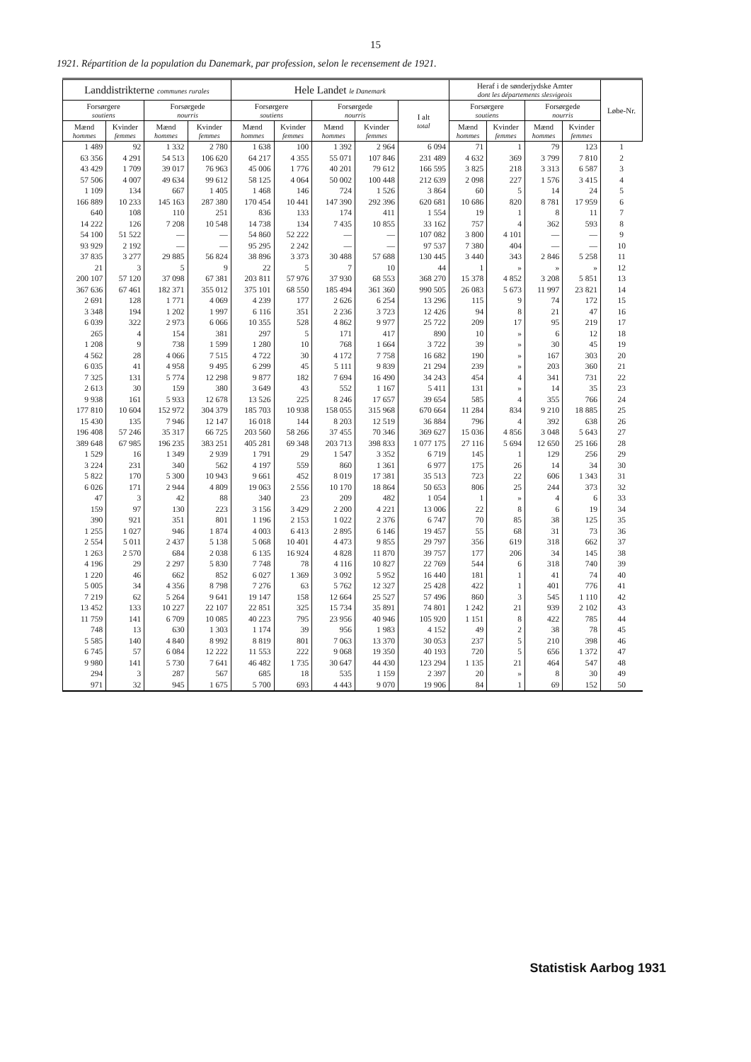15
1921. Répartition de la population du Danemark, par profession, selon le recensement de 1921.
| Landdistrikterne communes rurales | | | | Hele Landet le Danemark | | | | | Heraf i de sønderjydske Amter dont les départements slesvigeois | | | | Løbe-Nr. |
| --- | --- | --- | --- | --- | --- | --- | --- | --- | --- | --- | --- | --- | --- |
| Forsørgere soutiens | | Forsørgede nourris | | Forsørgere soutiens | | Forsørgede nourris | | I alt total | Forsørgere soutiens | | Forsørgede nourris | | |
| Mænd hommes | Kvinder femmes | Mænd hommes | Kvinder femmes | Mænd hommes | Kvinder femmes | Mænd hommes | Kvinder femmes | | Mænd hommes | Kvinder femmes | Mænd hommes | Kvinder femmes | |
| 1 489 | 92 | 1 332 | 2 780 | 1 638 | 100 | 1 392 | 2 964 | 6 094 | 71 | 1 | 79 | 123 | 1 |
| 63 356 | 4 291 | 54 513 | 106 620 | 64 217 | 4 355 | 55 071 | 107 846 | 231 489 | 4 632 | 369 | 3 799 | 7 810 | 2 |
| 43 429 | 1 709 | 39 017 | 76 963 | 45 006 | 1 776 | 40 201 | 79 612 | 166 595 | 3 825 | 218 | 3 313 | 6 587 | 3 |
| 57 506 | 4 007 | 49 634 | 99 612 | 58 125 | 4 064 | 50 002 | 100 448 | 212 639 | 2 098 | 227 | 1 576 | 3 415 | 4 |
| 1 109 | 134 | 667 | 1 405 | 1 468 | 146 | 724 | 1 526 | 3 864 | 60 | 5 | 14 | 24 | 5 |
| 166 889 | 10 233 | 145 163 | 287 380 | 170 454 | 10 441 | 147 390 | 292 396 | 620 681 | 10 686 | 820 | 8 781 | 17 959 | 6 |
| 640 | 108 | 110 | 251 | 836 | 133 | 174 | 411 | 1 554 | 19 | 1 | 8 | 11 | 7 |
| 14 222 | 126 | 7 208 | 10 548 | 14 738 | 134 | 7 435 | 10 855 | 33 162 | 757 | 4 | 362 | 593 | 8 |
| 54 100 | 51 522 | — | — | 54 860 | 52 222 | — | — | 107 082 | 3 800 | 4 101 | — | — | 9 |
| 93 929 | 2 192 | — | — | 95 295 | 2 242 | — | — | 97 537 | 7 380 | 404 | — | — | 10 |
| 37 835 | 3 277 | 29 885 | 56 824 | 38 896 | 3 373 | 30 488 | 57 688 | 130 445 | 3 440 | 343 | 2 846 | 5 258 | 11 |
| 21 | 3 | 5 | 9 | 22 | 5 | 7 | 10 | 44 | 1 | » | » | » | 12 |
| 200 107 | 57 120 | 37 098 | 67 381 | 203 811 | 57 976 | 37 930 | 68 553 | 368 270 | 15 378 | 4 852 | 3 208 | 5 851 | 13 |
| 367 636 | 67 461 | 182 371 | 355 012 | 375 101 | 68 550 | 185 494 | 361 360 | 990 505 | 26 083 | 5 673 | 11 997 | 23 821 | 14 |
| 2 691 | 128 | 1 771 | 4 069 | 4 239 | 177 | 2 626 | 6 254 | 13 296 | 115 | 9 | 74 | 172 | 15 |
| 3 348 | 194 | 1 202 | 1 997 | 6 116 | 351 | 2 236 | 3 723 | 12 426 | 94 | 8 | 21 | 47 | 16 |
| 6 039 | 322 | 2 973 | 6 066 | 10 355 | 528 | 4 862 | 9 977 | 25 722 | 209 | 17 | 95 | 219 | 17 |
| 265 | 4 | 154 | 381 | 297 | 5 | 171 | 417 | 890 | 10 | » | 6 | 12 | 18 |
| 1 208 | 9 | 738 | 1 599 | 1 280 | 10 | 768 | 1 664 | 3 722 | 39 | » | 30 | 45 | 19 |
| 4 562 | 28 | 4 066 | 7 515 | 4 722 | 30 | 4 172 | 7 758 | 16 682 | 190 | » | 167 | 303 | 20 |
| 6 035 | 41 | 4 958 | 9 495 | 6 299 | 45 | 5 111 | 9 839 | 21 294 | 239 | » | 203 | 360 | 21 |
| 7 325 | 131 | 5 774 | 12 298 | 9 877 | 182 | 7 694 | 16 490 | 34 243 | 454 | 4 | 341 | 731 | 22 |
| 2 613 | 30 | 159 | 380 | 3 649 | 43 | 552 | 1 167 | 5 411 | 131 | » | 14 | 35 | 23 |
| 9 938 | 161 | 5 933 | 12 678 | 13 526 | 225 | 8 246 | 17 657 | 39 654 | 585 | 4 | 355 | 766 | 24 |
| 177 810 | 10 604 | 152 972 | 304 379 | 185 703 | 10 938 | 158 055 | 315 968 | 670 664 | 11 284 | 834 | 9 210 | 18 885 | 25 |
| 15 430 | 135 | 7 946 | 12 147 | 16 018 | 144 | 8 203 | 12 519 | 36 884 | 796 | 4 | 392 | 638 | 26 |
| 196 408 | 57 246 | 35 317 | 66 725 | 203 560 | 58 266 | 37 455 | 70 346 | 369 627 | 15 036 | 4 856 | 3 048 | 5 643 | 27 |
| 389 648 | 67 985 | 196 235 | 383 251 | 405 281 | 69 348 | 203 713 | 398 833 | 1 077 175 | 27 116 | 5 694 | 12 650 | 25 166 | 28 |
| 1 529 | 16 | 1 349 | 2 939 | 1 791 | 29 | 1 547 | 3 352 | 6 719 | 145 | 1 | 129 | 256 | 29 |
| 3 224 | 231 | 340 | 562 | 4 197 | 559 | 860 | 1 361 | 6 977 | 175 | 26 | 14 | 34 | 30 |
| 5 822 | 170 | 5 300 | 10 943 | 9 661 | 452 | 8 019 | 17 381 | 35 513 | 723 | 22 | 606 | 1 343 | 31 |
| 6 026 | 171 | 2 944 | 4 809 | 19 063 | 2 556 | 10 170 | 18 864 | 50 653 | 806 | 25 | 244 | 373 | 32 |
| 47 | 3 | 42 | 88 | 340 | 23 | 209 | 482 | 1 054 | 1 | » | 4 | 6 | 33 |
| 159 | 97 | 130 | 223 | 3 156 | 3 429 | 2 200 | 4 221 | 13 006 | 22 | 8 | 6 | 19 | 34 |
| 390 | 921 | 351 | 801 | 1 196 | 2 153 | 1 022 | 2 376 | 6 747 | 70 | 85 | 38 | 125 | 35 |
| 1 255 | 1 027 | 946 | 1 874 | 4 003 | 6 413 | 2 895 | 6 146 | 19 457 | 55 | 68 | 31 | 73 | 36 |
| 2 554 | 5 011 | 2 437 | 5 138 | 5 068 | 10 401 | 4 473 | 9 855 | 29 797 | 356 | 619 | 318 | 662 | 37 |
| 1 263 | 2 570 | 684 | 2 038 | 6 135 | 16 924 | 4 828 | 11 870 | 39 757 | 177 | 206 | 34 | 145 | 38 |
| 4 196 | 29 | 2 297 | 5 830 | 7 748 | 78 | 4 116 | 10 827 | 22 769 | 544 | 6 | 318 | 740 | 39 |
| 1 220 | 46 | 662 | 852 | 6 027 | 1 369 | 3 092 | 5 952 | 16 440 | 181 | 1 | 41 | 74 | 40 |
| 5 005 | 34 | 4 356 | 8 798 | 7 276 | 63 | 5 762 | 12 327 | 25 428 | 422 | 1 | 401 | 776 | 41 |
| 7 219 | 62 | 5 264 | 9 641 | 19 147 | 158 | 12 664 | 25 527 | 57 496 | 860 | 3 | 545 | 1 110 | 42 |
| 13 452 | 133 | 10 227 | 22 107 | 22 851 | 325 | 15 734 | 35 891 | 74 801 | 1 242 | 21 | 939 | 2 102 | 43 |
| 11 759 | 141 | 6 709 | 10 085 | 40 223 | 795 | 23 956 | 40 946 | 105 920 | 1 151 | 8 | 422 | 785 | 44 |
| 748 | 13 | 630 | 1 303 | 1 174 | 39 | 956 | 1 983 | 4 152 | 49 | 2 | 38 | 78 | 45 |
| 5 585 | 140 | 4 840 | 8 992 | 8 819 | 801 | 7 063 | 13 370 | 30 053 | 237 | 5 | 210 | 398 | 46 |
| 6 745 | 57 | 6 084 | 12 222 | 11 553 | 222 | 9 068 | 19 350 | 40 193 | 720 | 5 | 656 | 1 372 | 47 |
| 9 980 | 141 | 5 730 | 7 641 | 46 482 | 1 735 | 30 647 | 44 430 | 123 294 | 1 135 | 21 | 464 | 547 | 48 |
| 294 | 3 | 287 | 567 | 685 | 18 | 535 | 1 159 | 2 397 | 20 | » | 8 | 30 | 49 |
| 971 | 32 | 945 | 1 675 | 5 700 | 693 | 4 443 | 9 070 | 19 906 | 84 | 1 | 69 | 152 | 50 |
Statistisk Aarbog 1931